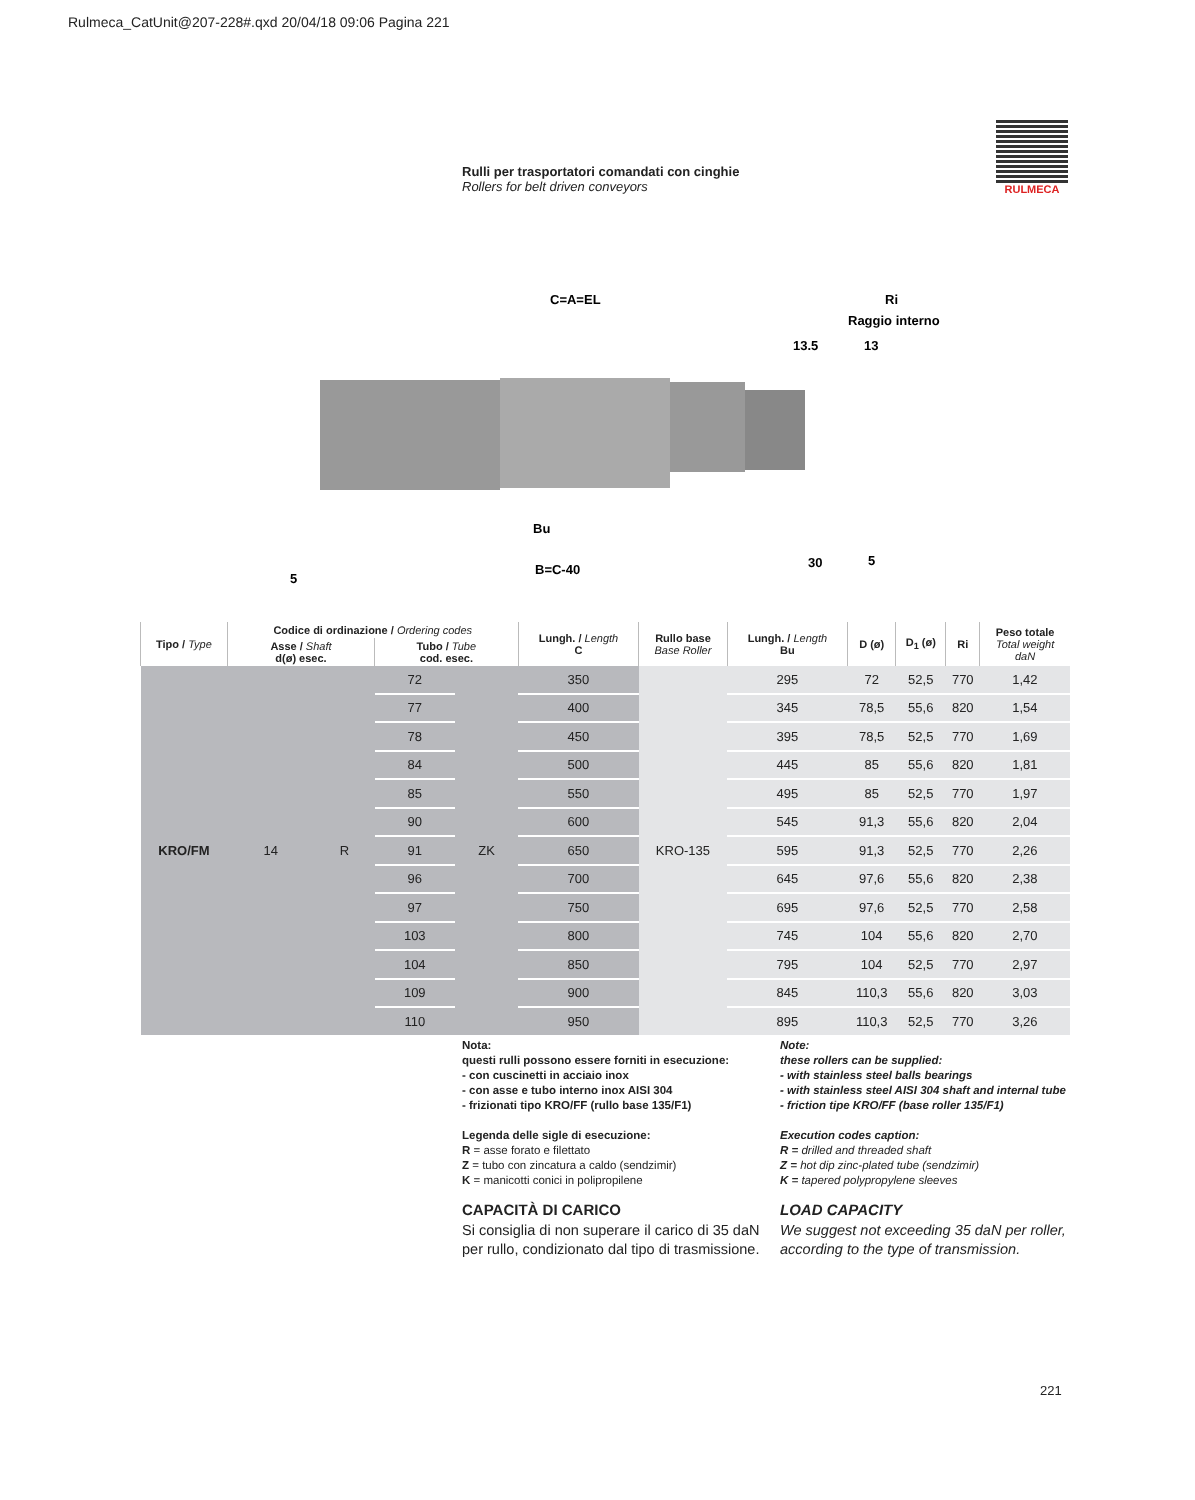Rulmeca_CatUnit@207-228#.qxd 20/04/18 09:06 Pagina 221
Rulli per trasportatori comandati con cinghie
Rollers for belt driven conveyors
RULMECA
C=A=EL
Ri
Raggio interno
13.5
13
Bu
B=C-40
30
5
5
| Tipo / Type | Codice di ordinazione / Ordering codes | | | | Lungh. / Length C | Rullo base Base Roller | Lungh. / Length Bu | D (ø) | D<sub>1</sub> (ø) | Ri | Peso totale Total weight daN |
| --- | --- | --- | --- | --- | --- | --- | --- | --- | --- | --- | --- |
| | Asse / Shaft d(ø) esec. | | Tubo / Tube cod. esec. | | | | | | | | |
| KRO/FM | 14 | R | 72 | ZK | 350 | KRO-135 | 295 | 72 | 52,5 | 770 | 1,42 |
| | | | 77 | | 400 | | 345 | 78,5 | 55,6 | 820 | 1,54 |
| | | | 78 | | 450 | | 395 | 78,5 | 52,5 | 770 | 1,69 |
| | | | 84 | | 500 | | 445 | 85 | 55,6 | 820 | 1,81 |
| | | | 85 | | 550 | | 495 | 85 | 52,5 | 770 | 1,97 |
| | | | 90 | | 600 | | 545 | 91,3 | 55,6 | 820 | 2,04 |
| | | | 91 | | 650 | | 595 | 91,3 | 52,5 | 770 | 2,26 |
| | | | 96 | | 700 | | 645 | 97,6 | 55,6 | 820 | 2,38 |
| | | | 97 | | 750 | | 695 | 97,6 | 52,5 | 770 | 2,58 |
| | | | 103 | | 800 | | 745 | 104 | 55,6 | 820 | 2,70 |
| | | | 104 | | 850 | | 795 | 104 | 52,5 | 770 | 2,97 |
| | | | 109 | | 900 | | 845 | 110,3 | 55,6 | 820 | 3,03 |
| | | | 110 | | 950 | | 895 | 110,3 | 52,5 | 770 | 3,26 |
Nota:
questi rulli possono essere forniti in esecuzione:
- con cuscinetti in acciaio inox
- con asse e tubo interno inox AISI 304
- frizionati tipo KRO/FF (rullo base 135/F1)
Legenda delle sigle di esecuzione:
R = asse forato e filettato
Z = tubo con zincatura a caldo (sendzimir)
K = manicotti conici in polipropilene
CAPACITÀ DI CARICO
Si consiglia di non superare il carico di 35 daN per rullo, condizionato dal tipo di trasmissione.
Note:
these rollers can be supplied:
- with stainless steel balls bearings
- with stainless steel AISI 304 shaft and internal tube
- friction tipe KRO/FF (base roller 135/F1)
Execution codes caption:
R = drilled and threaded shaft
Z = hot dip zinc-plated tube (sendzimir)
K = tapered polypropylene sleeves
LOAD CAPACITY
We suggest not exceeding 35 daN per roller, according to the type of transmission.
221